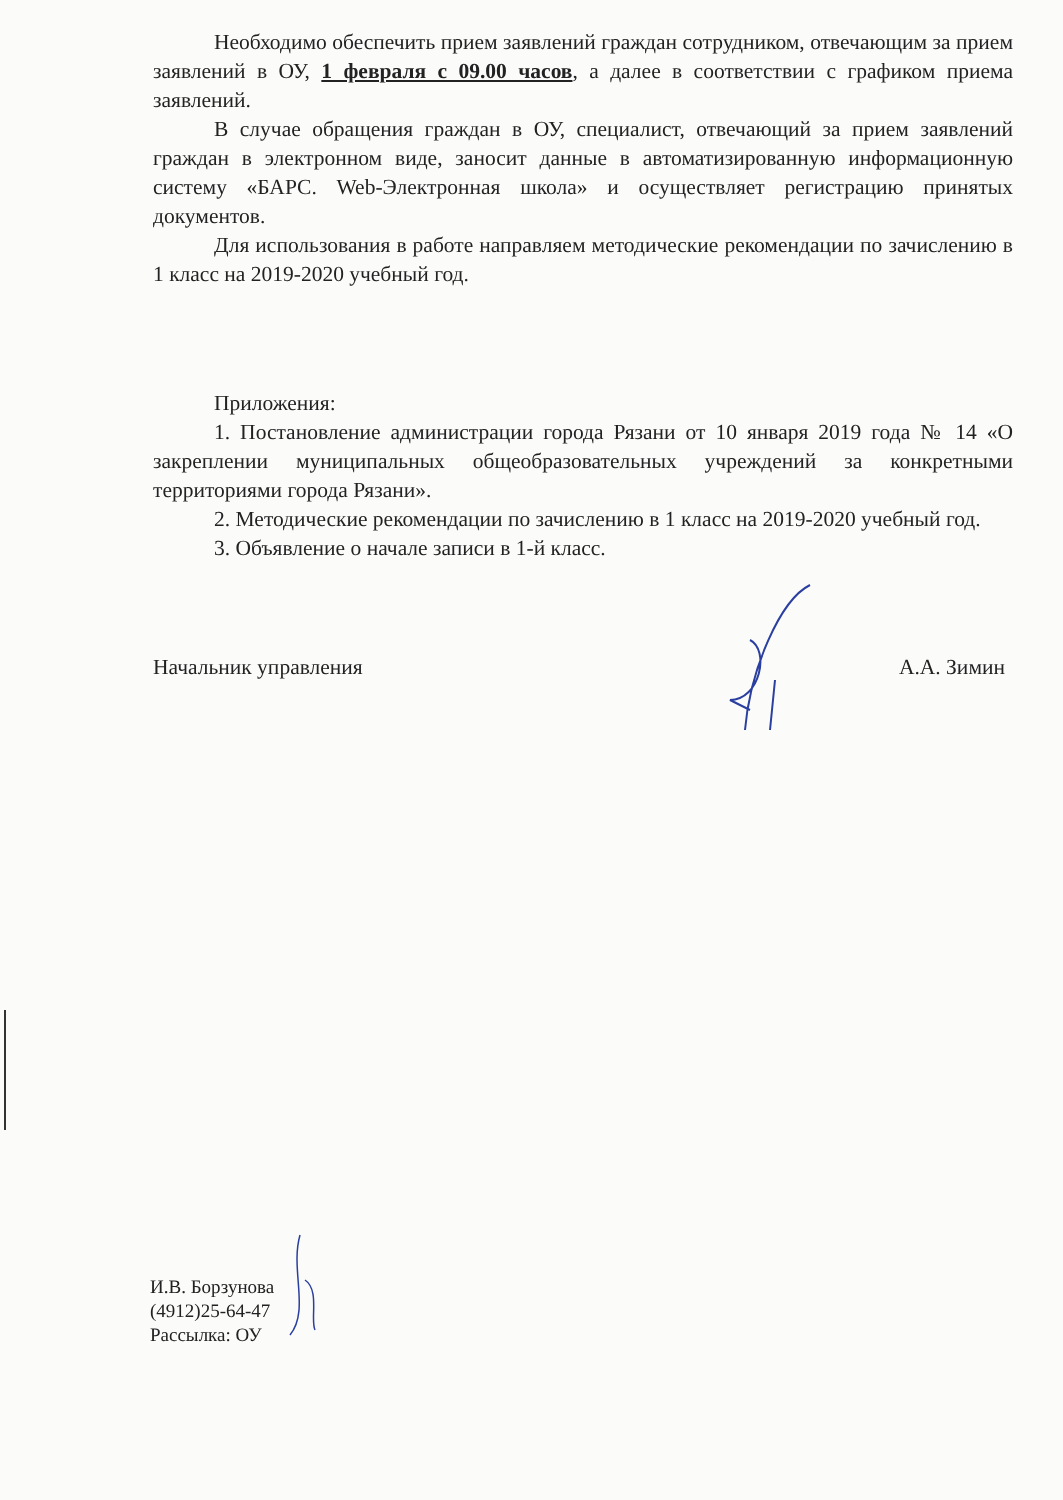Необходимо обеспечить прием заявлений граждан сотрудником, отвечающим за прием заявлений в ОУ, 1 февраля с 09.00 часов, а далее в соответствии с графиком приема заявлений.
В случае обращения граждан в ОУ, специалист, отвечающий за прием заявлений граждан в электронном виде, заносит данные в автоматизированную информационную систему «БАРС. Web-Электронная школа» и осуществляет регистрацию принятых документов.
Для использования в работе направляем методические рекомендации по зачислению в 1 класс на 2019-2020 учебный год.
Приложения:
1. Постановление администрации города Рязани от 10 января 2019 года № 14 «О закреплении муниципальных общеобразовательных учреждений за конкретными территориями города Рязани».
2. Методические рекомендации по зачислению в 1 класс на 2019-2020 учебный год.
3. Объявление о начале записи в 1-й класс.
Начальник управления А.А. Зимин
И.В. Борзунова
(4912)25-64-47
Рассылка: ОУ